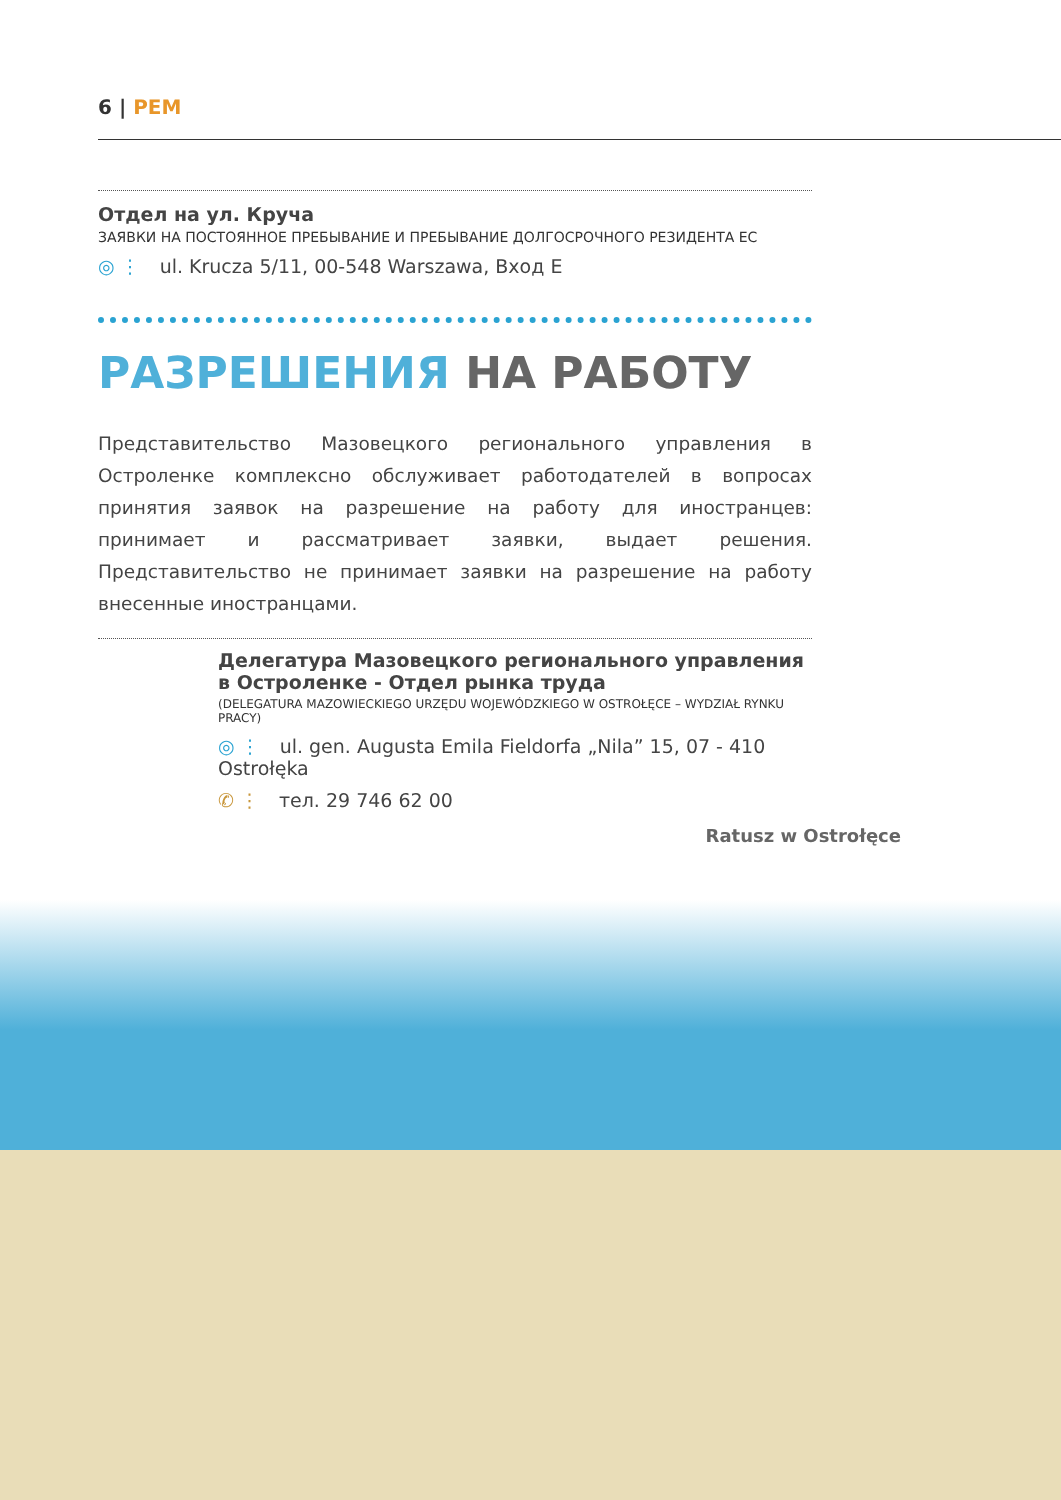6 | PEM
Отдел на ул. Круча
ЗАЯВКИ НА ПОСТОЯННОЕ ПРЕБЫВАНИЕ И ПРЕБЫВАНИЕ ДОЛГОСРОЧНОГО РЕЗИДЕНТА ЕС
◎ ⋮ ul. Krucza 5/11, 00-548 Warszawa, Вход Е
РАЗРЕШЕНИЯ НА РАБОТУ
Представительство Мазовецкого регионального управления в Остроленке комплексно обслуживает работодателей в вопросах принятия заявок на разрешение на работу для иностранцев: принимает и рассматривает заявки, выдает решения. Представительство не принимает заявки на разрешение на работу внесенные иностранцами.
Делегатура Мазовецкого регионального управления в Остроленке - Отдел рынка труда
(DELEGATURA MAZOWIECKIEGO URZĘDU WOJEWÓDZKIEGO W OSTROŁĘCE – WYDZIAŁ RYNKU PRACY)
◎ ⋮ ul. gen. Augusta Emila Fieldorfa „Nila” 15, 07 - 410 Ostrołęka
✆ ⋮ тел. 29 746 62 00
Ratusz w Ostrołęce